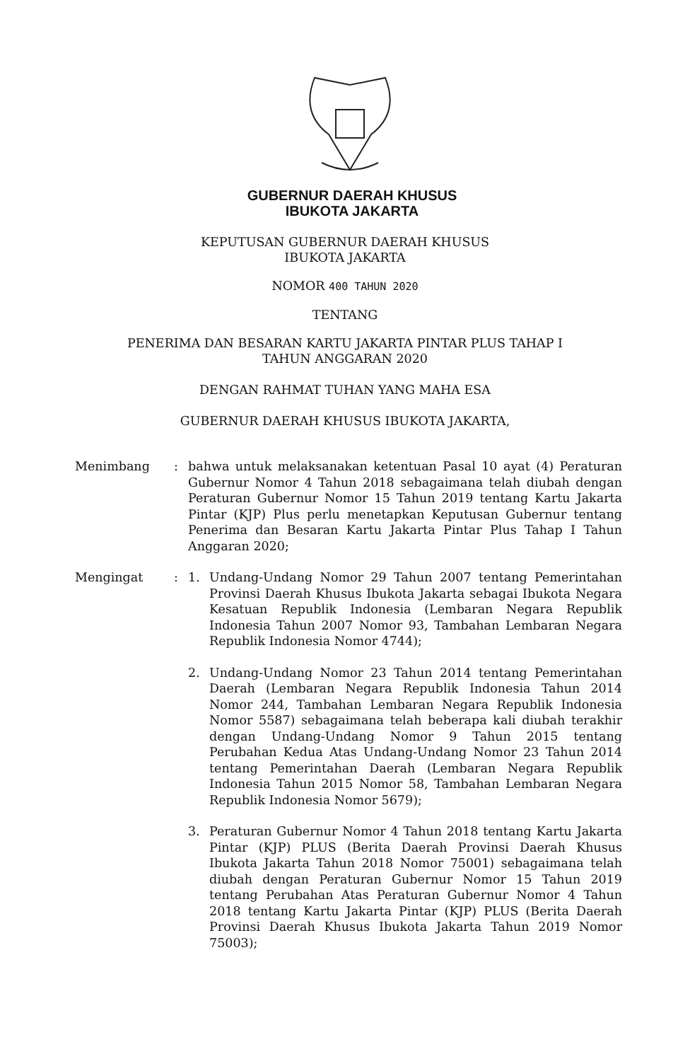GUBERNUR DAERAH KHUSUS
IBUKOTA JAKARTA
KEPUTUSAN GUBERNUR DAERAH KHUSUS
IBUKOTA JAKARTA
NOMOR 400 TAHUN 2020
TENTANG
PENERIMA DAN BESARAN KARTU JAKARTA PINTAR PLUS TAHAP I
TAHUN ANGGARAN 2020
DENGAN RAHMAT TUHAN YANG MAHA ESA
GUBERNUR DAERAH KHUSUS IBUKOTA JAKARTA,
Menimbang : bahwa untuk melaksanakan ketentuan Pasal 10 ayat (4) Peraturan Gubernur Nomor 4 Tahun 2018 sebagaimana telah diubah dengan Peraturan Gubernur Nomor 15 Tahun 2019 tentang Kartu Jakarta Pintar (KJP) Plus perlu menetapkan Keputusan Gubernur tentang Penerima dan Besaran Kartu Jakarta Pintar Plus Tahap I Tahun Anggaran 2020;
Mengingat : 1. Undang-Undang Nomor 29 Tahun 2007 tentang Pemerintahan Provinsi Daerah Khusus Ibukota Jakarta sebagai Ibukota Negara Kesatuan Republik Indonesia (Lembaran Negara Republik Indonesia Tahun 2007 Nomor 93, Tambahan Lembaran Negara Republik Indonesia Nomor 4744);
2. Undang-Undang Nomor 23 Tahun 2014 tentang Pemerintahan Daerah (Lembaran Negara Republik Indonesia Tahun 2014 Nomor 244, Tambahan Lembaran Negara Republik Indonesia Nomor 5587) sebagaimana telah beberapa kali diubah terakhir dengan Undang-Undang Nomor 9 Tahun 2015 tentang Perubahan Kedua Atas Undang-Undang Nomor 23 Tahun 2014 tentang Pemerintahan Daerah (Lembaran Negara Republik Indonesia Tahun 2015 Nomor 58, Tambahan Lembaran Negara Republik Indonesia Nomor 5679);
3. Peraturan Gubernur Nomor 4 Tahun 2018 tentang Kartu Jakarta Pintar (KJP) PLUS (Berita Daerah Provinsi Daerah Khusus Ibukota Jakarta Tahun 2018 Nomor 75001) sebagaimana telah diubah dengan Peraturan Gubernur Nomor 15 Tahun 2019 tentang Perubahan Atas Peraturan Gubernur Nomor 4 Tahun 2018 tentang Kartu Jakarta Pintar (KJP) PLUS (Berita Daerah Provinsi Daerah Khusus Ibukota Jakarta Tahun 2019 Nomor 75003);